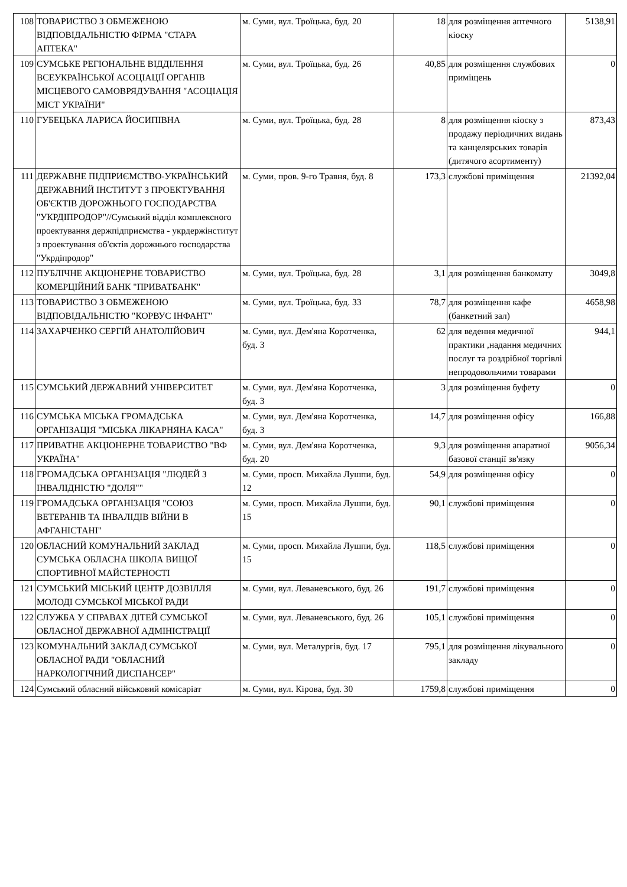| 108 | ТОВАРИСТВО З ОБМЕЖЕНОЮ ВІДПОВІДАЛЬНІСТЮ ФІРМА "СТАРА АПТЕКА" | м. Суми, вул. Троїцька, буд. 20 | 18 | для розміщення аптечного кіоску | 5138,91 |
| 109 | СУМСЬКЕ РЕГІОНАЛЬНЕ ВІДДІЛЕННЯ ВСЕУКРАЇНСЬКОЇ АСОЦІАЦІЇ ОРГАНІВ МІСЦЕВОГО САМОВРЯДУВАННЯ "АСОЦІАЦІЯ МІСТ УКРАЇНИ" | м. Суми, вул. Троїцька, буд. 26 | 40,85 | для розміщення службових приміщень | 0 |
| 110 | ГУБЕЦЬКА ЛАРИСА ЙОСИПІВНА | м. Суми, вул. Троїцька, буд. 28 | 8 | для розміщення кіоску з продажу періодичних видань та канцелярських товарів (дитячого асортименту) | 873,43 |
| 111 | ДЕРЖАВНЕ ПІДПРИЄМСТВО-УКРАЇНСЬКИЙ ДЕРЖАВНИЙ ІНСТИТУТ З ПРОЕКТУВАННЯ ОБ'ЄКТІВ ДОРОЖНЬОГО ГОСПОДАРСТВА "УКРДІПРОДОР"//Сумський відділ комплексного проектування держпідприємства - укрдержінститут з проектування об'єктів дорожнього господарства "Укрдіпродор" | м. Суми, пров. 9-го Травня, буд. 8 | 173,3 | службові приміщення | 21392,04 |
| 112 | ПУБЛІЧНЕ АКЦІОНЕРНЕ ТОВАРИСТВО КОМЕРЦІЙНИЙ БАНК "ПРИВАТБАНК" | м. Суми, вул. Троїцька, буд. 28 | 3,1 | для розміщення банкомату | 3049,8 |
| 113 | ТОВАРИСТВО З ОБМЕЖЕНОЮ ВІДПОВІДАЛЬНІСТЮ "КОРВУС ІНФАНТ" | м. Суми, вул. Троїцька, буд. 33 | 78,7 | для розміщення кафе (банкетний зал) | 4658,98 |
| 114 | ЗАХАРЧЕНКО СЕРГІЙ АНАТОЛІЙОВИЧ | м. Суми, вул. Дем'яна Коротченка, буд. 3 | 62 | для ведення медичної практики ,надання медичних послуг та роздрібної торгівлі непродовольчими товарами | 944,1 |
| 115 | СУМСЬКИЙ ДЕРЖАВНИЙ УНІВЕРСИТЕТ | м. Суми, вул. Дем'яна Коротченка, буд. 3 | 3 | для розміщення буфету | 0 |
| 116 | СУМСЬКА МІСЬКА ГРОМАДСЬКА ОРГАНІЗАЦІЯ "МІСЬКА ЛІКАРНЯНА КАСА" | м. Суми, вул. Дем'яна Коротченка, буд. 3 | 14,7 | для розміщення офісу | 166,88 |
| 117 | ПРИВАТНЕ АКЦІОНЕРНЕ ТОВАРИСТВО "ВФ УКРАЇНА" | м. Суми, вул. Дем'яна Коротченка, буд. 20 | 9,3 | для розміщення апаратної базової станції зв'язку | 9056,34 |
| 118 | ГРОМАДСЬКА ОРГАНІЗАЦІЯ "ЛЮДЕЙ З ІНВАЛІДНІСТЮ "ДОЛЯ"" | м. Суми, просп. Михайла Лушпи, буд. 12 | 54,9 | для розміщення офісу | 0 |
| 119 | ГРОМАДСЬКА ОРГАНІЗАЦІЯ "СОЮЗ ВЕТЕРАНІВ ТА ІНВАЛІДІВ ВІЙНИ В АФГАНІСТАНІ" | м. Суми, просп. Михайла Лушпи, буд. 15 | 90,1 | службові приміщення | 0 |
| 120 | ОБЛАСНИЙ КОМУНАЛЬНИЙ ЗАКЛАД СУМСЬКА ОБЛАСНА ШКОЛА ВИЩОЇ СПОРТИВНОЇ МАЙСТЕРНОСТІ | м. Суми, просп. Михайла Лушпи, буд. 15 | 118,5 | службові приміщення | 0 |
| 121 | СУМСЬКИЙ МІСЬКИЙ ЦЕНТР ДОЗВІЛЛЯ МОЛОДІ СУМСЬКОЇ МІСЬКОЇ РАДИ | м. Суми, вул. Леваневського, буд. 26 | 191,7 | службові приміщення | 0 |
| 122 | СЛУЖБА У СПРАВАХ ДІТЕЙ СУМСЬКОЇ ОБЛАСНОЇ ДЕРЖАВНОЇ АДМІНІСТРАЦІЇ | м. Суми, вул. Леваневського, буд. 26 | 105,1 | службові приміщення | 0 |
| 123 | КОМУНАЛЬНИЙ ЗАКЛАД СУМСЬКОЇ ОБЛАСНОЇ РАДИ "ОБЛАСНИЙ НАРКОЛОГІЧНИЙ ДИСПАНСЕР" | м. Суми, вул. Металургів, буд. 17 | 795,1 | для розміщення лікувального закладу | 0 |
| 124 | Сумський обласний військовий комісаріат | м. Суми, вул. Кірова, буд. 30 | 1759,8 | службові приміщення | 0 |